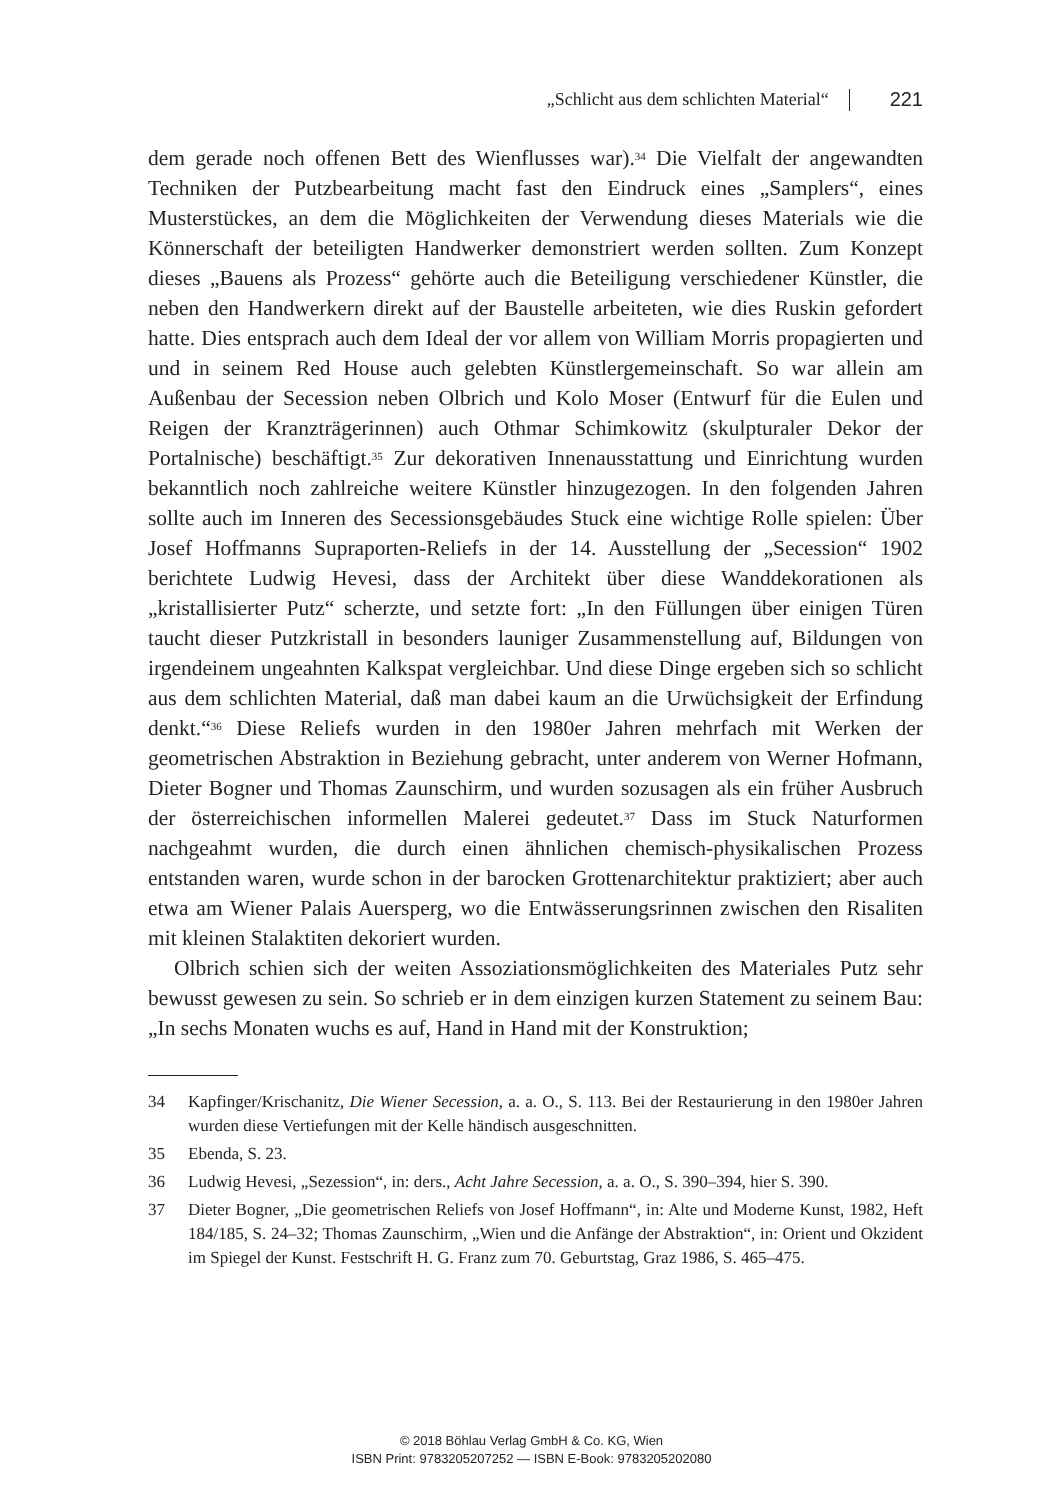„Schlicht aus dem schlichten Material“ 221
dem gerade noch offenen Bett des Wienflusses war).<sup>34</sup> Die Vielfalt der angewandten Techniken der Putzbearbeitung macht fast den Eindruck eines „Samplers“, eines Musterstückes, an dem die Möglichkeiten der Verwendung dieses Materials wie die Könnerschaft der beteiligten Handwerker demonstriert werden sollten. Zum Konzept dieses „Bauens als Prozess“ gehörte auch die Beteiligung verschiedener Künstler, die neben den Handwerkern direkt auf der Baustelle arbeiteten, wie dies Ruskin gefordert hatte. Dies entsprach auch dem Ideal der vor allem von William Morris propagierten und und in seinem Red House auch gelebten Künstlergemeinschaft. So war allein am Außenbau der Secession neben Olbrich und Kolo Moser (Entwurf für die Eulen und Reigen der Kranzträgerinnen) auch Othmar Schimkowitz (skulpturaler Dekor der Portalnische) beschäftigt.<sup>35</sup> Zur dekorativen Innenausstattung und Einrichtung wurden bekanntlich noch zahlreiche weitere Künstler hinzugezogen. In den folgenden Jahren sollte auch im Inneren des Secessionsgebäudes Stuck eine wichtige Rolle spielen: Über Josef Hoffmanns Supraporten-Reliefs in der 14. Ausstellung der „Secession“ 1902 berichtete Ludwig Hevesi, dass der Architekt über diese Wanddekorationen als „kristallisierter Putz“ scherzte, und setzte fort: „In den Füllungen über einigen Türen taucht dieser Putzkristall in besonders launiger Zusammenstellung auf, Bildungen von irgendeinem ungeahnten Kalkspat vergleichbar. Und diese Dinge ergeben sich so schlicht aus dem schlichten Material, daß man dabei kaum an die Urwüchsigkeit der Erfindung denkt.“<sup>36</sup> Diese Reliefs wurden in den 1980er Jahren mehrfach mit Werken der geometrischen Abstraktion in Beziehung gebracht, unter anderem von Werner Hofmann, Dieter Bogner und Thomas Zaunschirm, und wurden sozusagen als ein früher Ausbruch der österreichischen informellen Malerei gedeutet.<sup>37</sup> Dass im Stuck Naturformen nachgeahmt wurden, die durch einen ähnlichen chemisch-physikalischen Prozess entstanden waren, wurde schon in der barocken Grottenarchitektur praktiziert; aber auch etwa am Wiener Palais Auersperg, wo die Entwässerungsrinnen zwischen den Risaliten mit kleinen Stalaktiten dekoriert wurden.
Olbrich schien sich der weiten Assoziationsmöglichkeiten des Materiales Putz sehr bewusst gewesen zu sein. So schrieb er in dem einzigen kurzen Statement zu seinem Bau: „In sechs Monaten wuchs es auf, Hand in Hand mit der Konstruktion;
34 Kapfinger/Krischanitz, Die Wiener Secession, a. a. O., S. 113. Bei der Restaurierung in den 1980er Jahren wurden diese Vertiefungen mit der Kelle händisch ausgeschnitten.
35 Ebenda, S. 23.
36 Ludwig Hevesi, „Sezession“, in: ders., Acht Jahre Secession, a. a. O., S. 390–394, hier S. 390.
37 Dieter Bogner, „Die geometrischen Reliefs von Josef Hoffmann“, in: Alte und Moderne Kunst, 1982, Heft 184/185, S. 24–32; Thomas Zaunschirm, „Wien und die Anfänge der Abstraktion“, in: Orient und Okzident im Spiegel der Kunst. Festschrift H. G. Franz zum 70. Geburtstag, Graz 1986, S. 465–475.
© 2018 Böhlau Verlag GmbH & Co. KG, Wien
ISBN Print: 9783205207252 — ISBN E-Book: 9783205202080